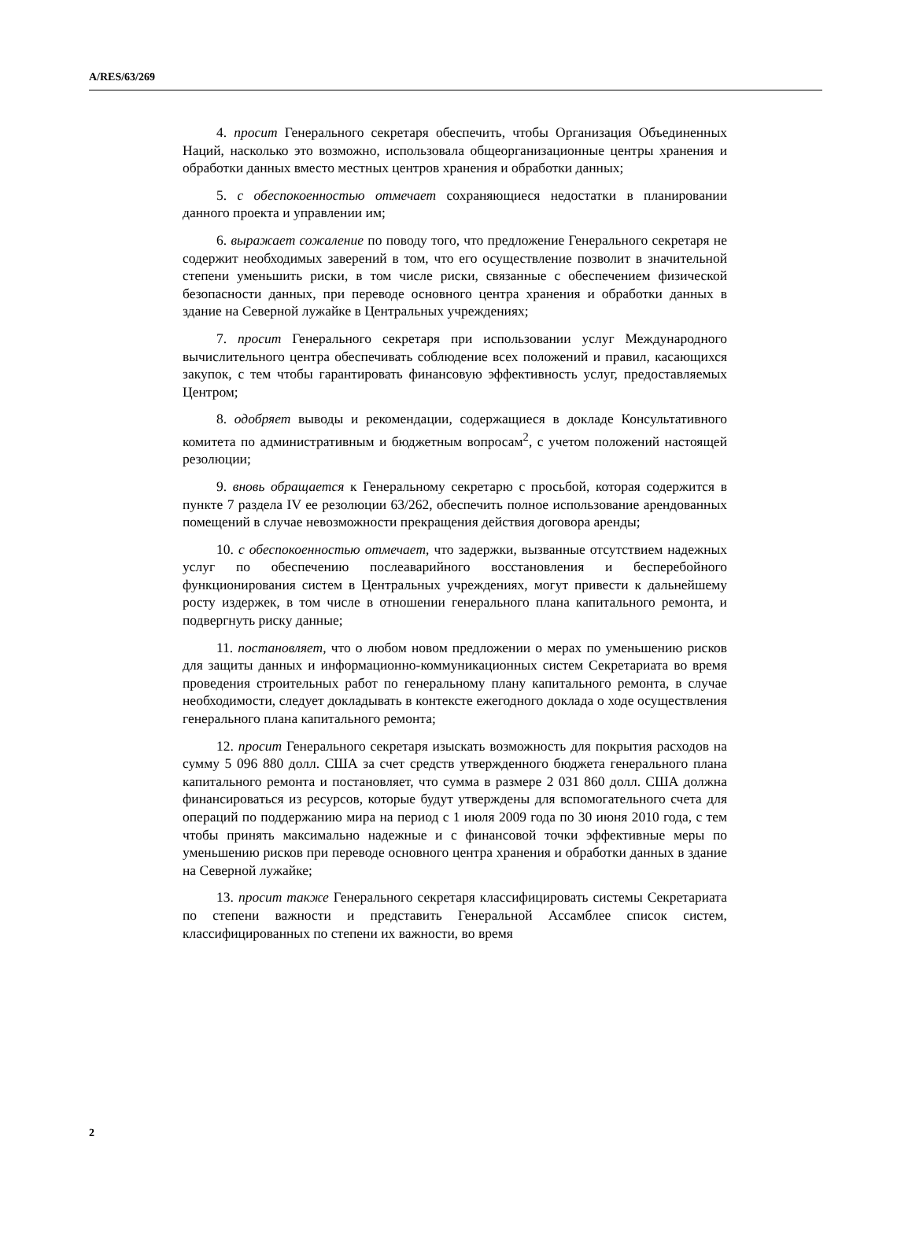A/RES/63/269
4. просит Генерального секретаря обеспечить, чтобы Организация Объединенных Наций, насколько это возможно, использовала общеорганизационные центры хранения и обработки данных вместо местных центров хранения и обработки данных;
5. с обеспокоенностью отмечает сохраняющиеся недостатки в планировании данного проекта и управлении им;
6. выражает сожаление по поводу того, что предложение Генерального секретаря не содержит необходимых заверений в том, что его осуществление позволит в значительной степени уменьшить риски, в том числе риски, связанные с обеспечением физической безопасности данных, при переводе основного центра хранения и обработки данных в здание на Северной лужайке в Центральных учреждениях;
7. просит Генерального секретаря при использовании услуг Международного вычислительного центра обеспечивать соблюдение всех положений и правил, касающихся закупок, с тем чтобы гарантировать финансовую эффективность услуг, предоставляемых Центром;
8. одобряет выводы и рекомендации, содержащиеся в докладе Консультативного комитета по административным и бюджетным вопросам<sup>2</sup>, с учетом положений настоящей резолюции;
9. вновь обращается к Генеральному секретарю с просьбой, которая содержится в пункте 7 раздела IV ее резолюции 63/262, обеспечить полное использование арендованных помещений в случае невозможности прекращения действия договора аренды;
10. с обеспокоенностью отмечает, что задержки, вызванные отсутствием надежных услуг по обеспечению послеаварийного восстановления и бесперебойного функционирования систем в Центральных учреждениях, могут привести к дальнейшему росту издержек, в том числе в отношении генерального плана капитального ремонта, и подвергнуть риску данные;
11. постановляет, что о любом новом предложении о мерах по уменьшению рисков для защиты данных и информационно-коммуникационных систем Секретариата во время проведения строительных работ по генеральному плану капитального ремонта, в случае необходимости, следует докладывать в контексте ежегодного доклада о ходе осуществления генерального плана капитального ремонта;
12. просит Генерального секретаря изыскать возможность для покрытия расходов на сумму 5 096 880 долл. США за счет средств утвержденного бюджета генерального плана капитального ремонта и постановляет, что сумма в размере 2 031 860 долл. США должна финансироваться из ресурсов, которые будут утверждены для вспомогательного счета для операций по поддержанию мира на период с 1 июля 2009 года по 30 июня 2010 года, с тем чтобы принять максимально надежные и с финансовой точки эффективные меры по уменьшению рисков при переводе основного центра хранения и обработки данных в здание на Северной лужайке;
13. просит также Генерального секретаря классифицировать системы Секретариата по степени важности и представить Генеральной Ассамблее список систем, классифицированных по степени их важности, во время
2